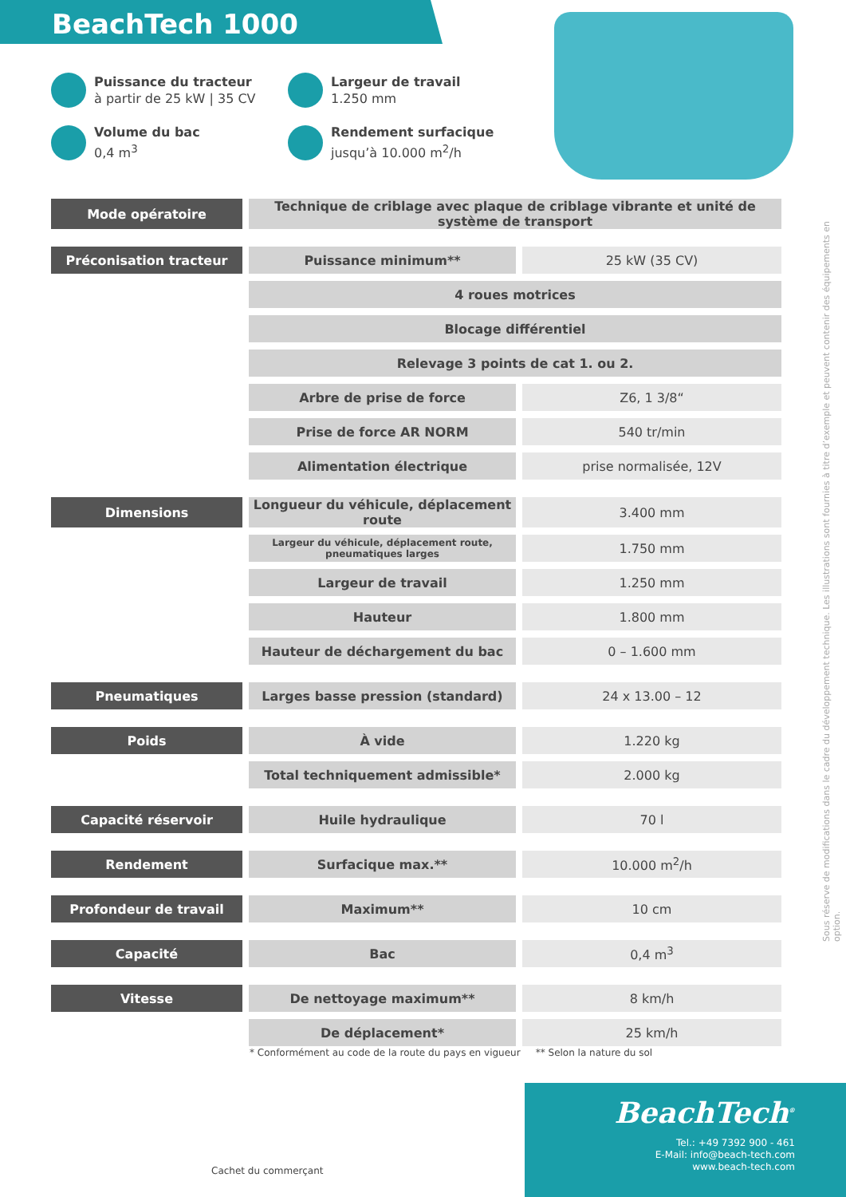BeachTech 1000
Puissance du tracteur
à partir de 25 kW | 35 CV
Largeur de travail
1.250 mm
Volume du bac
0,4 m<sup>3</sup>
Rendement surfacique
jusqu’à 10.000 m<sup>2</sup>/h
| Mode opératoire | Technique de criblage avec plaque de criblage vibrante et unité de système de transport | |
| Préconisation tracteur | Puissance minimum** | 25 kW (35 CV) |
| | 4 roues motrices | |
| | Blocage différentiel | |
| | Relevage 3 points de cat 1. ou 2. | |
| | Arbre de prise de force | Z6, 1 3/8“ |
| | Prise de force AR NORM | 540 tr/min |
| | Alimentation électrique | prise normalisée, 12V |
| Dimensions | Longueur du véhicule, déplacement route | 3.400 mm |
| | Largeur du véhicule, déplacement route, pneumatiques larges | 1.750 mm |
| | Largeur de travail | 1.250 mm |
| | Hauteur | 1.800 mm |
| | Hauteur de déchargement du bac | 0 – 1.600 mm |
| Pneumatiques | Larges basse pression (standard) | 24 x 13.00 – 12 |
| Poids | À vide | 1.220 kg |
| | Total techniquement admissible* | 2.000 kg |
| Capacité réservoir | Huile hydraulique | 70 l |
| Rendement | Surfacique max.** | 10.000 m<sup>2</sup>/h |
| Profondeur de travail | Maximum** | 10 cm |
| Capacité | Bac | 0,4 m<sup>3</sup> |
| Vitesse | De nettoyage maximum** | 8 km/h |
| | De déplacement* | 25 km/h |
* Conformément au code de la route du pays en vigueur ** Selon la nature du sol
Sous réserve de modifications dans le cadre du développement technique. Les illustrations sont fournies à titre d’exemple et peuvent contenir des équipements en option.
Cachet du commerçant
BeachTech<sup>®</sup>
Tel.: +49 7392 900 - 461
E-Mail: info@beach-tech.com
www.beach-tech.com